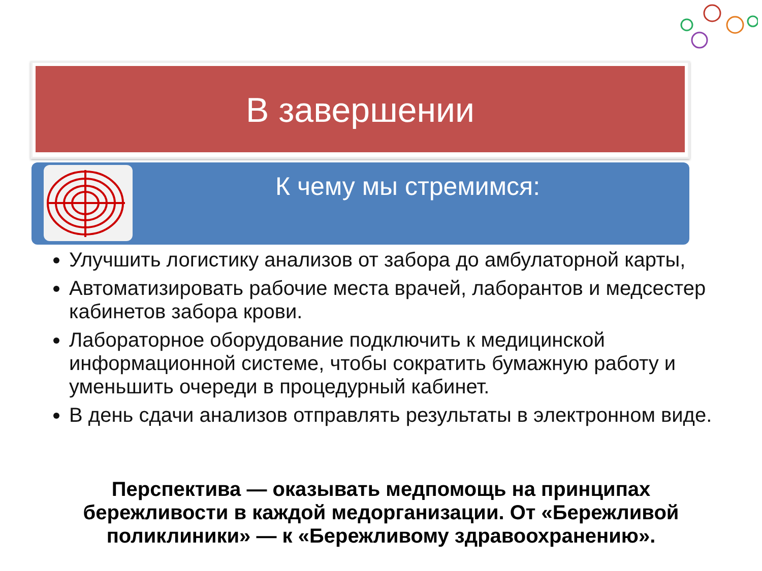В завершении
К чему мы стремимся:
Улучшить логистику анализов от забора до амбулаторной карты,
Автоматизировать рабочие места врачей, лаборантов и медсестер кабинетов забора крови.
Лабораторное оборудование подключить к медицинской информационной системе, чтобы сократить бумажную работу и уменьшить очереди в процедурный кабинет.
В день сдачи анализов отправлять результаты в электронном виде.
Перспектива — оказывать медпомощь на принципах бережливости в каждой медорганизации. От «Бережливой поликлиники» — к «Бережливому здравоохранению».